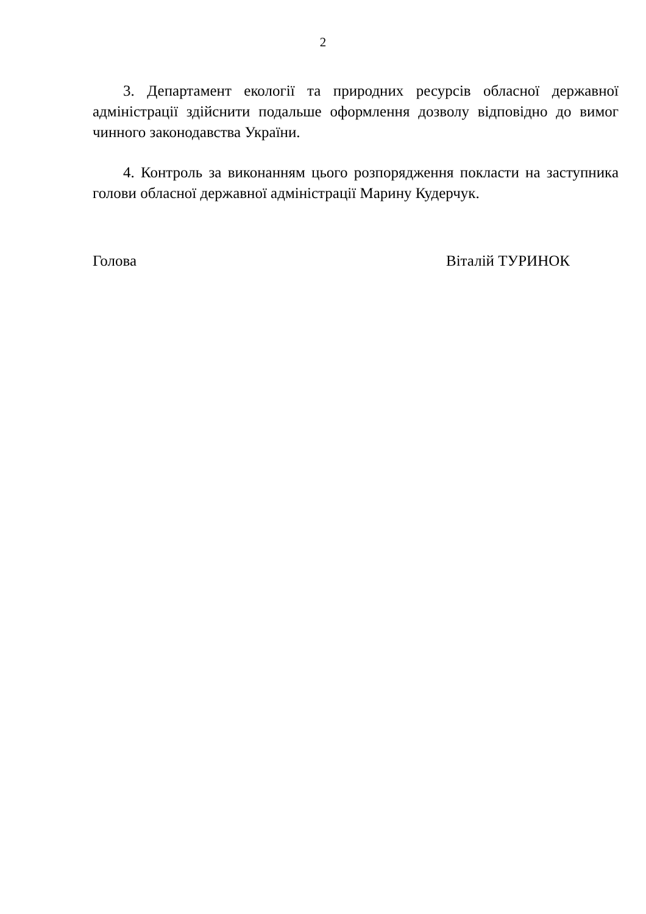2
3. Департамент екології та природних ресурсів обласної державної адміністрації здійснити подальше оформлення дозволу відповідно до вимог чинного законодавства України.
4. Контроль за виконанням цього розпорядження покласти на заступника голови обласної державної адміністрації Марину Кудерчук.
Голова Віталій ТУРИНОК